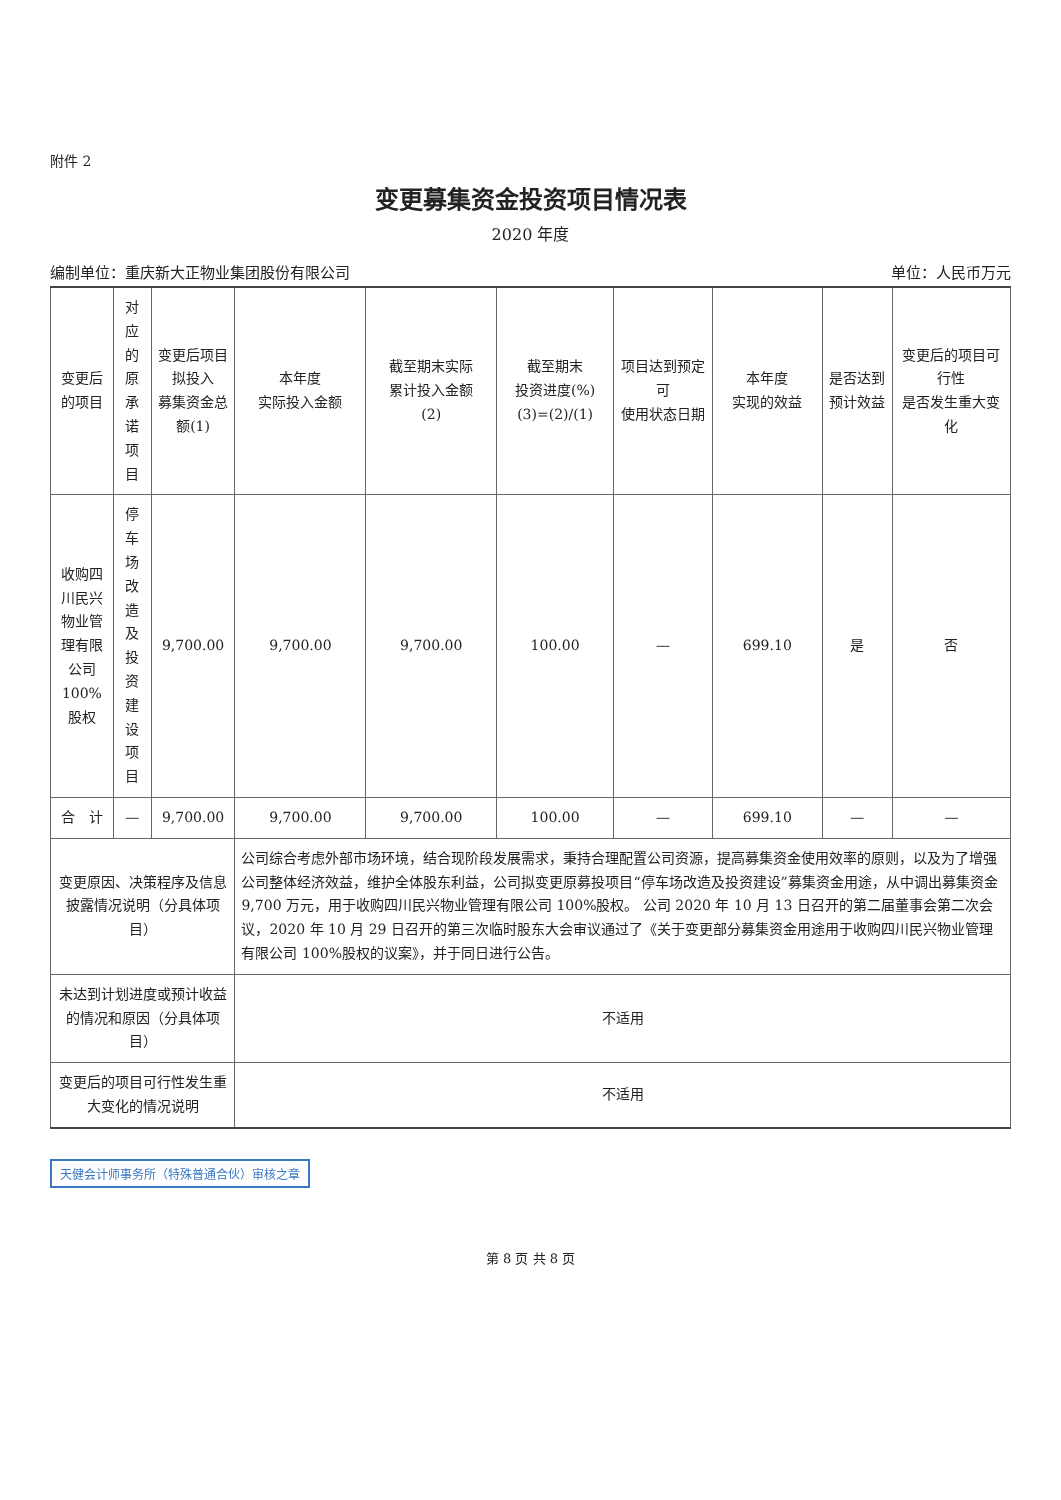附件 2
变更募集资金投资项目情况表
2020 年度
编制单位：重庆新大正物业集团股份有限公司 单位：人民币万元
| 变更后的项目 | 对应的 原承诺项目 | 变更后项目拟投入 募集资金总额(1) | 本年度 实际投入金额 | 截至期末实际 累计投入金额 (2) | 截至期末 投资进度(%) (3)=(2)/(1) | 项目达到预定可 使用状态日期 | 本年度 实现的效益 | 是否达到 预计效益 | 变更后的项目可行性 是否发生重大变化 |
| --- | --- | --- | --- | --- | --- | --- | --- | --- | --- |
| 收购四川民兴 物业管理有限 公司 100%股权 | 停车场改造及 投资建设项目 | 9,700.00 | 9,700.00 | 9,700.00 | 100.00 | — | 699.10 | 是 | 否 |
| 合 计 | — | 9,700.00 | 9,700.00 | 9,700.00 | 100.00 | — | 699.10 | — | — |
| 变更原因、决策程序及信息披露情况说明（分具体项目） | | | 公司综合考虑外部市场环境，结合现阶段发展需求，秉持合理配置公司资源，提高募集资金使用效率的原则，以及为了增强公司整体经济效益，维护全体股东利益，公司拟变更原募投项目“停车场改造及投资建设”募集资金用途，从中调出募集资金 9,700 万元，用于收购四川民兴物业管理有限公司 100%股权。 公司 2020 年 10 月 13 日召开的第二届董事会第二次会议，2020 年 10 月 29 日召开的第三次临时股东大会审议通过了《关于变更部分募集资金用途用于收购四川民兴物业管理有限公司 100%股权的议案》，并于同日进行公告。 | | | | | | |
| 未达到计划进度或预计收益的情况和原因（分具体项目） | | | 不适用 | | | | | | |
| 变更后的项目可行性发生重大变化的情况说明 | | | 不适用 | | | | | | |
天健会计师事务所（特殊普通合伙）审核之章
第 8 页 共 8 页